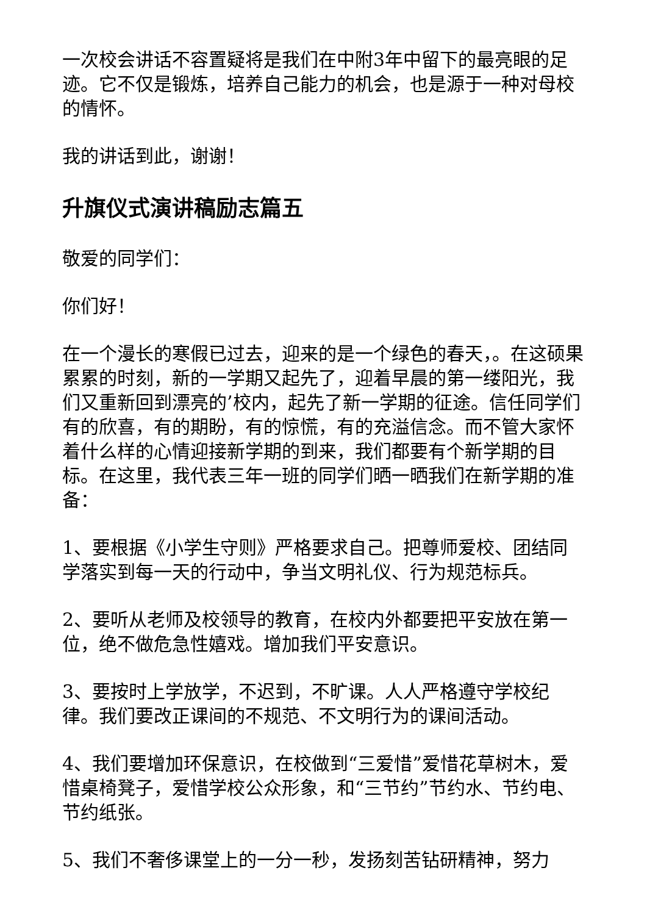一次校会讲话不容置疑将是我们在中附3年中留下的最亮眼的足迹。它不仅是锻炼，培养自己能力的机会，也是源于一种对母校的情怀。
我的讲话到此，谢谢！
升旗仪式演讲稿励志篇五
敬爱的同学们：
你们好！
在一个漫长的寒假已过去，迎来的是一个绿色的春天，。在这硕果累累的时刻，新的一学期又起先了，迎着早晨的第一缕阳光，我们又重新回到漂亮的’校内，起先了新一学期的征途。信任同学们有的欣喜，有的期盼，有的惊慌，有的充溢信念。而不管大家怀着什么样的心情迎接新学期的到来，我们都要有个新学期的目标。在这里，我代表三年一班的同学们晒一晒我们在新学期的准备：
1、要根据《小学生守则》严格要求自己。把尊师爱校、团结同学落实到每一天的行动中，争当文明礼仪、行为规范标兵。
2、要听从老师及校领导的教育，在校内外都要把平安放在第一位，绝不做危急性嬉戏。增加我们平安意识。
3、要按时上学放学，不迟到，不旷课。人人严格遵守学校纪律。我们要改正课间的不规范、不文明行为的课间活动。
4、我们要增加环保意识，在校做到“三爱惜”爱惜花草树木，爱惜桌椅凳子，爱惜学校公众形象，和“三节约”节约水、节约电、节约纸张。
5、我们不奢侈课堂上的一分一秒，发扬刻苦钻研精神，努力